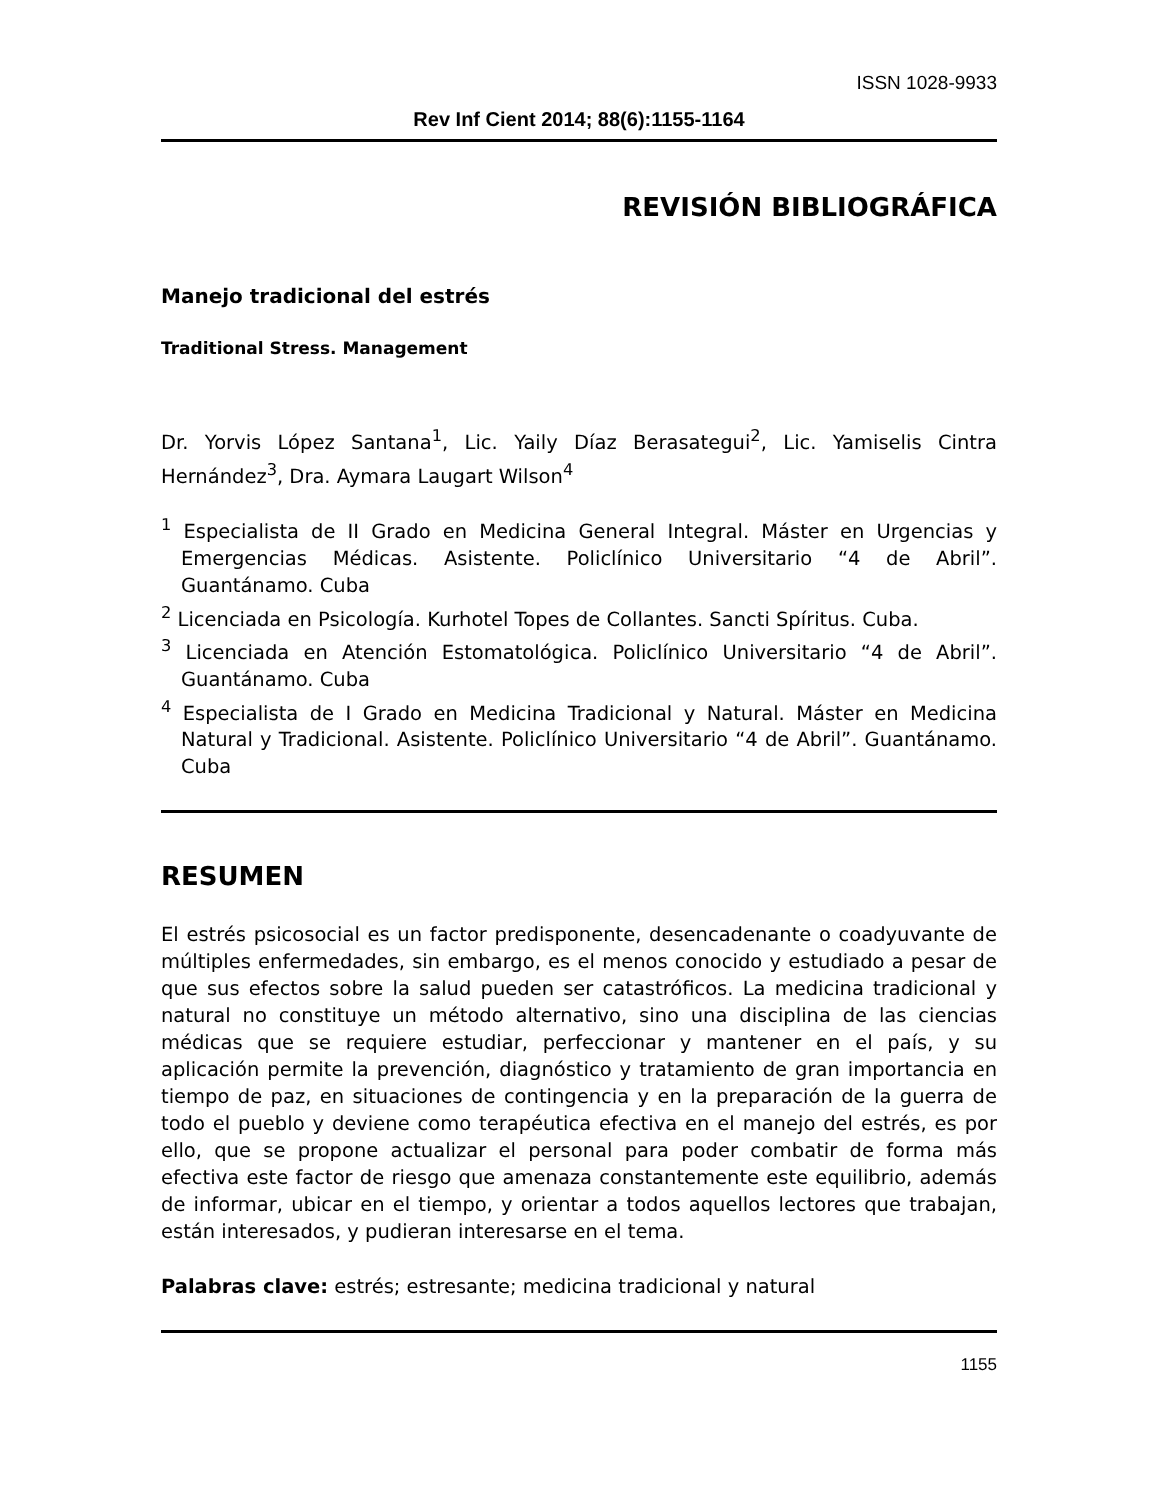ISSN 1028-9933
Rev Inf Cient 2014; 88(6):1155-1164
REVISIÓN BIBLIOGRÁFICA
Manejo tradicional del estrés
Traditional Stress. Management
Dr. Yorvis López Santana<sup>1</sup>, Lic. Yaily Díaz Berasategui<sup>2</sup>, Lic. Yamiselis Cintra Hernández<sup>3</sup>, Dra. Aymara Laugart Wilson<sup>4</sup>
<sup>1</sup> Especialista de II Grado en Medicina General Integral. Máster en Urgencias y Emergencias Médicas. Asistente. Policlínico Universitario “4 de Abril”. Guantánamo. Cuba
<sup>2</sup> Licenciada en Psicología. Kurhotel Topes de Collantes. Sancti Spíritus. Cuba.
<sup>3</sup> Licenciada en Atención Estomatológica. Policlínico Universitario “4 de Abril”. Guantánamo. Cuba
<sup>4</sup> Especialista de I Grado en Medicina Tradicional y Natural. Máster en Medicina Natural y Tradicional. Asistente. Policlínico Universitario “4 de Abril”. Guantánamo. Cuba
RESUMEN
El estrés psicosocial es un factor predisponente, desencadenante o coadyuvante de múltiples enfermedades, sin embargo, es el menos conocido y estudiado a pesar de que sus efectos sobre la salud pueden ser catastróficos. La medicina tradicional y natural no constituye un método alternativo, sino una disciplina de las ciencias médicas que se requiere estudiar, perfeccionar y mantener en el país, y su aplicación permite la prevención, diagnóstico y tratamiento de gran importancia en tiempo de paz, en situaciones de contingencia y en la preparación de la guerra de todo el pueblo y deviene como terapéutica efectiva en el manejo del estrés, es por ello, que se propone actualizar el personal para poder combatir de forma más efectiva este factor de riesgo que amenaza constantemente este equilibrio, además de informar, ubicar en el tiempo, y orientar a todos aquellos lectores que trabajan, están interesados, y pudieran interesarse en el tema.
Palabras clave: estrés; estresante; medicina tradicional y natural
1155